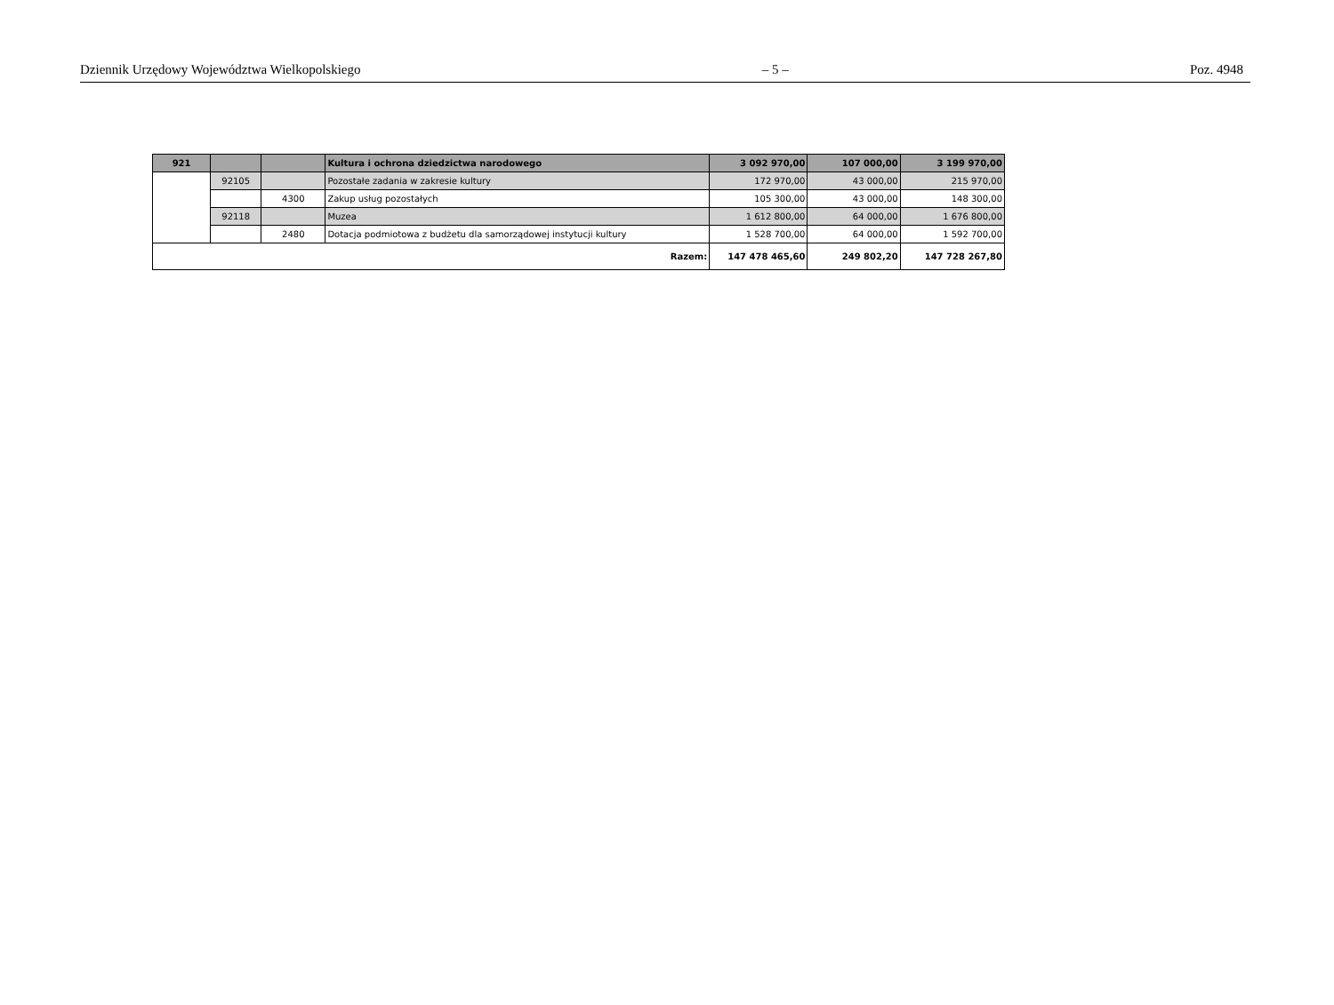Dziennik Urzędowy Województwa Wielkopolskiego – 5 – Poz. 4948
| 921 | | | Kultura i ochrona dziedzictwa narodowego | 3 092 970,00 | 107 000,00 | 3 199 970,00 |
| | 92105 | | Pozostałe zadania w zakresie kultury | 172 970,00 | 43 000,00 | 215 970,00 |
| | | 4300 | Zakup usług pozostałych | 105 300,00 | 43 000,00 | 148 300,00 |
| | 92118 | | Muzea | 1 612 800,00 | 64 000,00 | 1 676 800,00 |
| | | 2480 | Dotacja podmiotowa z budżetu dla samorządowej instytucji kultury | 1 528 700,00 | 64 000,00 | 1 592 700,00 |
| Razem: | | | | 147 478 465,60 | 249 802,20 | 147 728 267,80 |